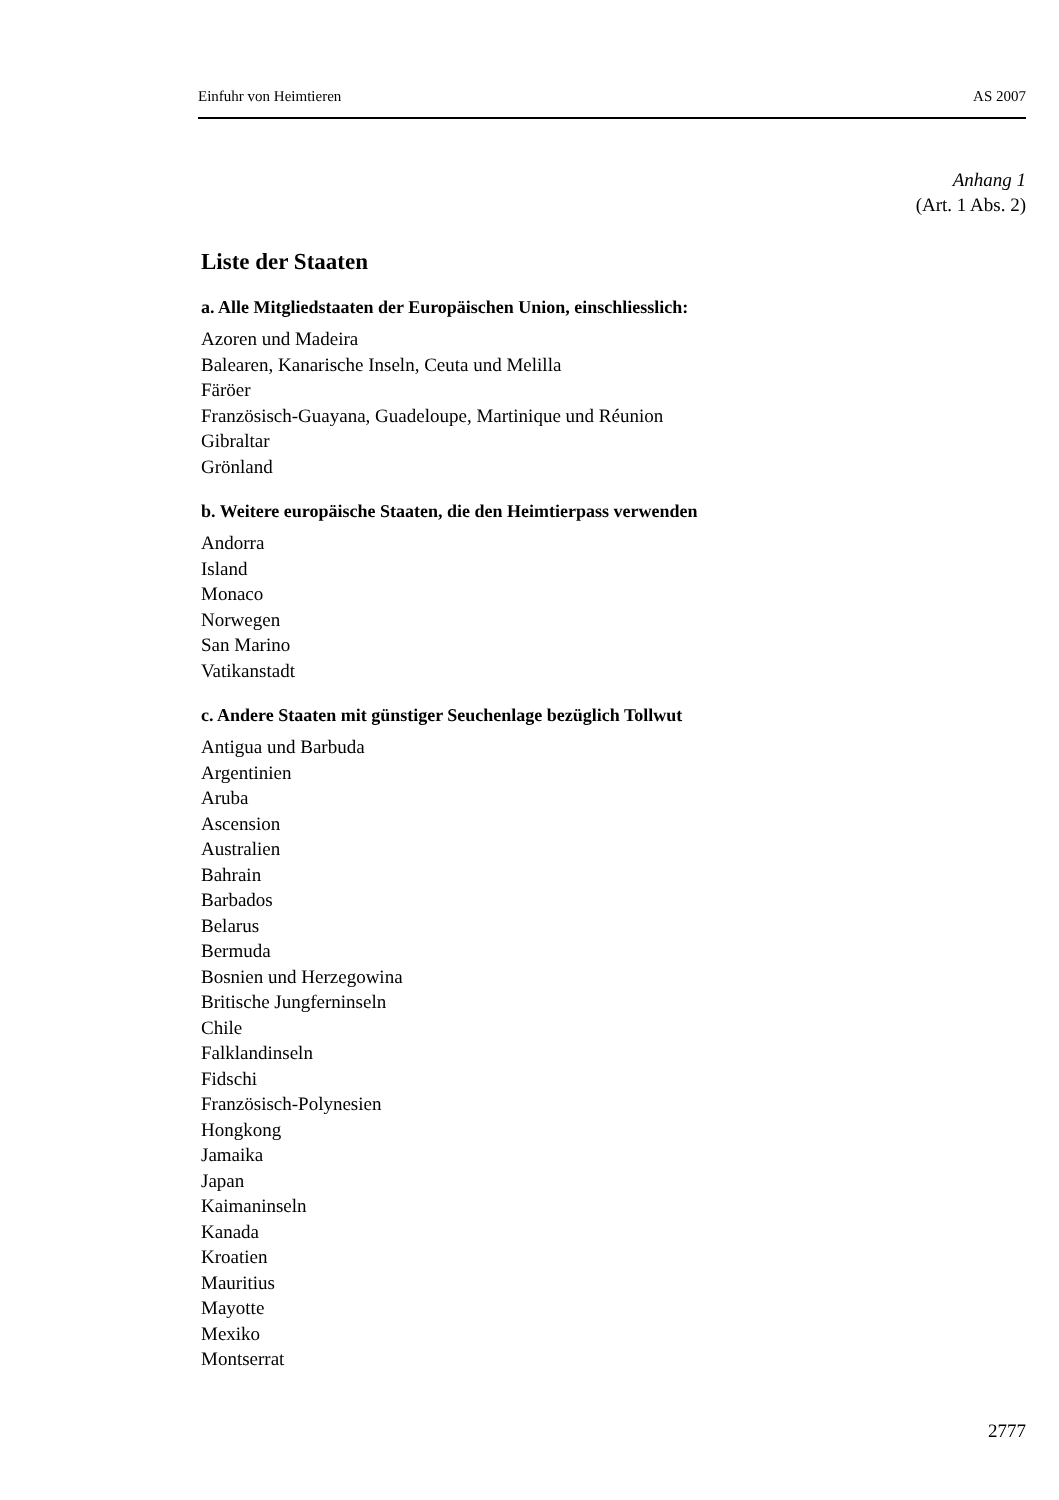Einfuhr von Heimtieren AS 2007
Anhang 1
(Art. 1 Abs. 2)
Liste der Staaten
a. Alle Mitgliedstaaten der Europäischen Union, einschliesslich:
Azoren und Madeira
Balearen, Kanarische Inseln, Ceuta und Melilla
Färöer
Französisch-Guayana, Guadeloupe, Martinique und Réunion
Gibraltar
Grönland
b. Weitere europäische Staaten, die den Heimtierpass verwenden
Andorra
Island
Monaco
Norwegen
San Marino
Vatikanstadt
c. Andere Staaten mit günstiger Seuchenlage bezüglich Tollwut
Antigua und Barbuda
Argentinien
Aruba
Ascension
Australien
Bahrain
Barbados
Belarus
Bermuda
Bosnien und Herzegowina
Britische Jungferninseln
Chile
Falklandinseln
Fidschi
Französisch-Polynesien
Hongkong
Jamaika
Japan
Kaimaninseln
Kanada
Kroatien
Mauritius
Mayotte
Mexiko
Montserrat
2777